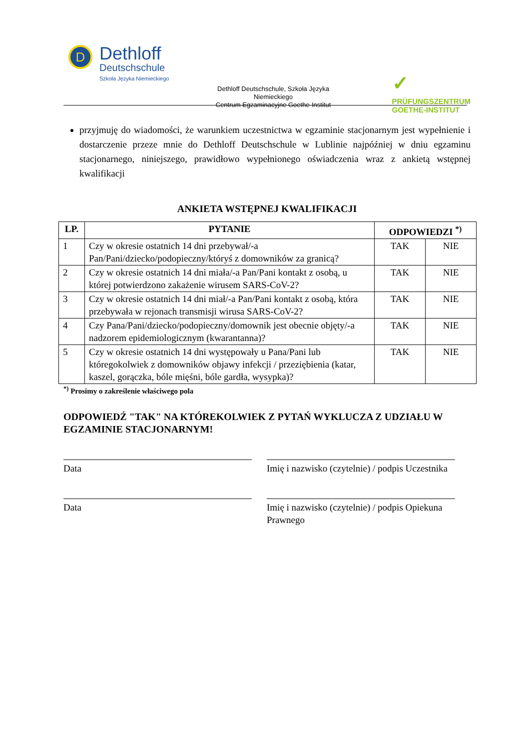D Dethloff
Deutschschule
Szkoła Języka Niemieckiego
✓
PRÜFUNGSZENTRUM
GOETHE-INSTITUT
Dethloff Deutschschule, Szkoła Języka Niemieckiego
Centrum Egzaminacyjne Goethe-Institut
przyjmuję do wiadomości, że warunkiem uczestnictwa w egzaminie stacjonarnym jest wypełnienie i dostarczenie przeze mnie do Dethloff Deutschschule w Lublinie najpóźniej w dniu egzaminu stacjonarnego, niniejszego, prawidłowo wypełnionego oświadczenia wraz z ankietą wstępnej kwalifikacji
ANKIETA WSTĘPNEJ KWALIFIKACJI
| LP. | PYTANIE | ODPOWIEDZI <sup>*)</sup> | |
| --- | --- | --- | --- |
| 1 | Czy w okresie ostatnich 14 dni przebywał/-a Pan/Pani/dziecko/podopieczny/któryś z domowników za granicą? | TAK | NIE |
| 2 | Czy w okresie ostatnich 14 dni miała/-a Pan/Pani kontakt z osobą, u której potwierdzono zakażenie wirusem SARS-CoV-2? | TAK | NIE |
| 3 | Czy w okresie ostatnich 14 dni miał/-a Pan/Pani kontakt z osobą, która przebywała w rejonach transmisji wirusa SARS-CoV-2? | TAK | NIE |
| 4 | Czy Pana/Pani/dziecko/podopieczny/domownik jest obecnie objęty/-a nadzorem epidemiologicznym (kwarantanna)? | TAK | NIE |
| 5 | Czy w okresie ostatnich 14 dni występowały u Pana/Pani lub któregokolwiek z domowników objawy infekcji / przeziębienia (katar, kaszel, gorączka, bóle mięśni, bóle gardła, wysypka)? | TAK | NIE |
<sup>*)</sup> Prosimy o zakreślenie właściwego pola
ODPOWIEDŹ "TAK" NA KTÓREKOLWIEK Z PYTAŃ WYKLUCZA Z UDZIAŁU W EGZAMINIE STACJONARNYM!
Data Imię i nazwisko (czytelnie) / podpis Uczestnika
Data Imię i nazwisko (czytelnie) / podpis Opiekuna Prawnego